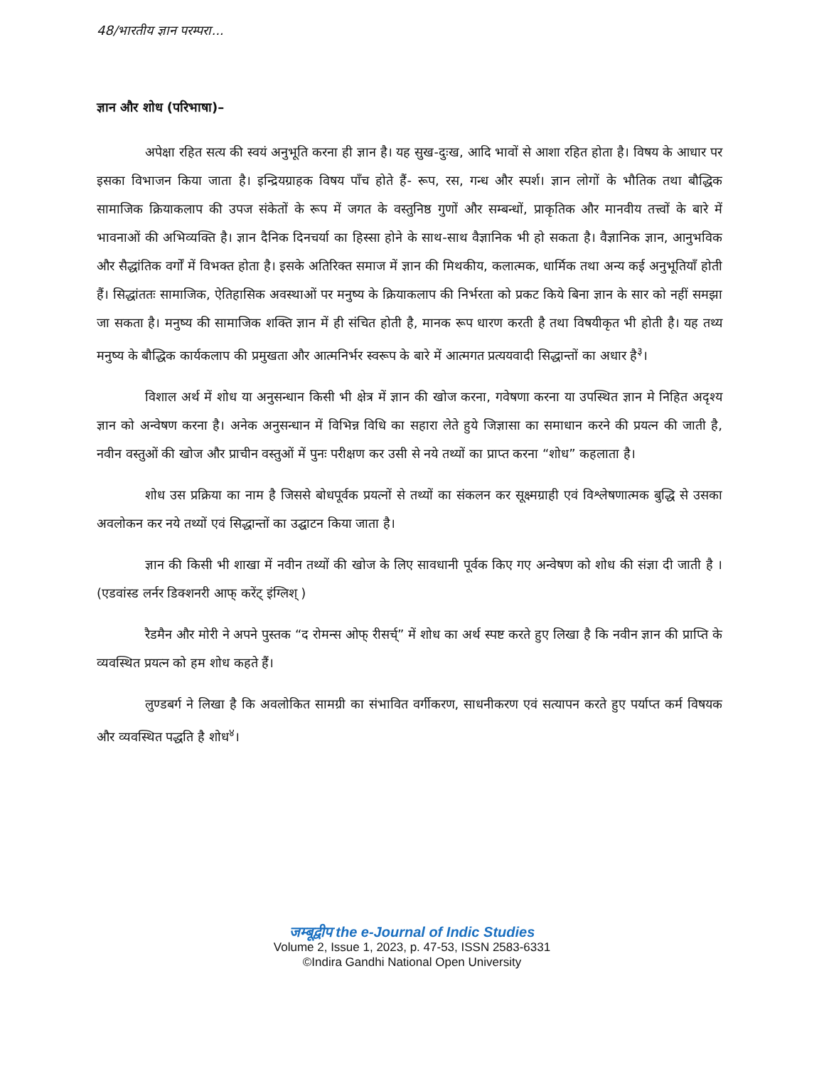48/भारतीय ज्ञान परम्परा...
ज्ञान और शोध (परिभाषा)–
अपेक्षा रहित सत्य की स्वयं अनुभूति करना ही ज्ञान है। यह सुख-दुःख, आदि भावों से आशा रहित होता है। विषय के आधार पर इसका विभाजन किया जाता है। इन्द्रियग्राहक विषय पाँच होते हैं- रूप, रस, गन्ध और स्पर्श। ज्ञान लोगों के भौतिक तथा बौद्धिक सामाजिक क्रियाकलाप की उपज संकेतों के रूप में जगत के वस्तुनिष्ठ गुणों और सम्बन्धों, प्राकृतिक और मानवीय तत्त्वों के बारे में भावनाओं की अभिव्यक्ति है। ज्ञान दैनिक दिनचर्या का हिस्सा होने के साथ-साथ वैज्ञानिक भी हो सकता है। वैज्ञानिक ज्ञान, आनुभविक और सैद्धांतिक वर्गों में विभक्त होता है। इसके अतिरिक्त समाज में ज्ञान की मिथकीय, कलात्मक, धार्मिक तथा अन्य कई अनुभूतियाँ होती हैं। सिद्धांततः सामाजिक, ऐतिहासिक अवस्थाओं पर मनुष्य के क्रियाकलाप की निर्भरता को प्रकट किये बिना ज्ञान के सार को नहीं समझा जा सकता है। मनुष्य की सामाजिक शक्ति ज्ञान में ही संचित होती है, मानक रूप धारण करती है तथा विषयीकृत भी होती है। यह तथ्य मनुष्य के बौद्धिक कार्यकलाप की प्रमुखता और आत्मनिर्भर स्वरूप के बारे में आत्मगत प्रत्ययवादी सिद्धान्तों का अधार है<sup>३</sup>।
विशाल अर्थ में शोध या अनुसन्धान किसी भी क्षेत्र में ज्ञान की खोज करना, गवेषणा करना या उपस्थित ज्ञान मे निहित अदृश्य ज्ञान को अन्वेषण करना है। अनेक अनुसन्धान में विभिन्न विधि का सहारा लेते हुये जिज्ञासा का समाधान करने की प्रयत्न की जाती है, नवीन वस्तुओं की खोज और प्राचीन वस्तुओं में पुनः परीक्षण कर उसी से नये तथ्यों का प्राप्त करना “शोध” कहलाता है।
शोध उस प्रक्रिया का नाम है जिससे बोधपूर्वक प्रयत्नों से तथ्यों का संकलन कर सूक्ष्मग्राही एवं विश्लेषणात्मक बुद्धि से उसका अवलोकन कर नये तथ्यों एवं सिद्धान्तों का उद्घाटन किया जाता है।
ज्ञान की किसी भी शाखा में नवीन तथ्यों की खोज के लिए सावधानी पूर्वक किए गए अन्वेषण को शोध की संज्ञा दी जाती है ।(एडवांस्ड लर्नर डिक्शनरी आफ् करेंट् इंग्लिश् )
रैडमैन और मोरी ने अपने पुस्तक “द रोमन्स ओफ् रीसर्च्” में शोध का अर्थ स्पष्ट करते हुए लिखा है कि नवीन ज्ञान की प्राप्ति के व्यवस्थित प्रयत्न को हम शोध कहते हैं।
लुण्डबर्ग ने लिखा है कि अवलोकित सामग्री का संभावित वर्गीकरण, साधनीकरण एवं सत्यापन करते हुए पर्याप्त कर्म विषयक और व्यवस्थित पद्धति है शोध<sup>४</sup>।
जम्बूद्वीप the e-Journal of Indic Studies
Volume 2, Issue 1, 2023, p. 47-53, ISSN 2583-6331
©Indira Gandhi National Open University